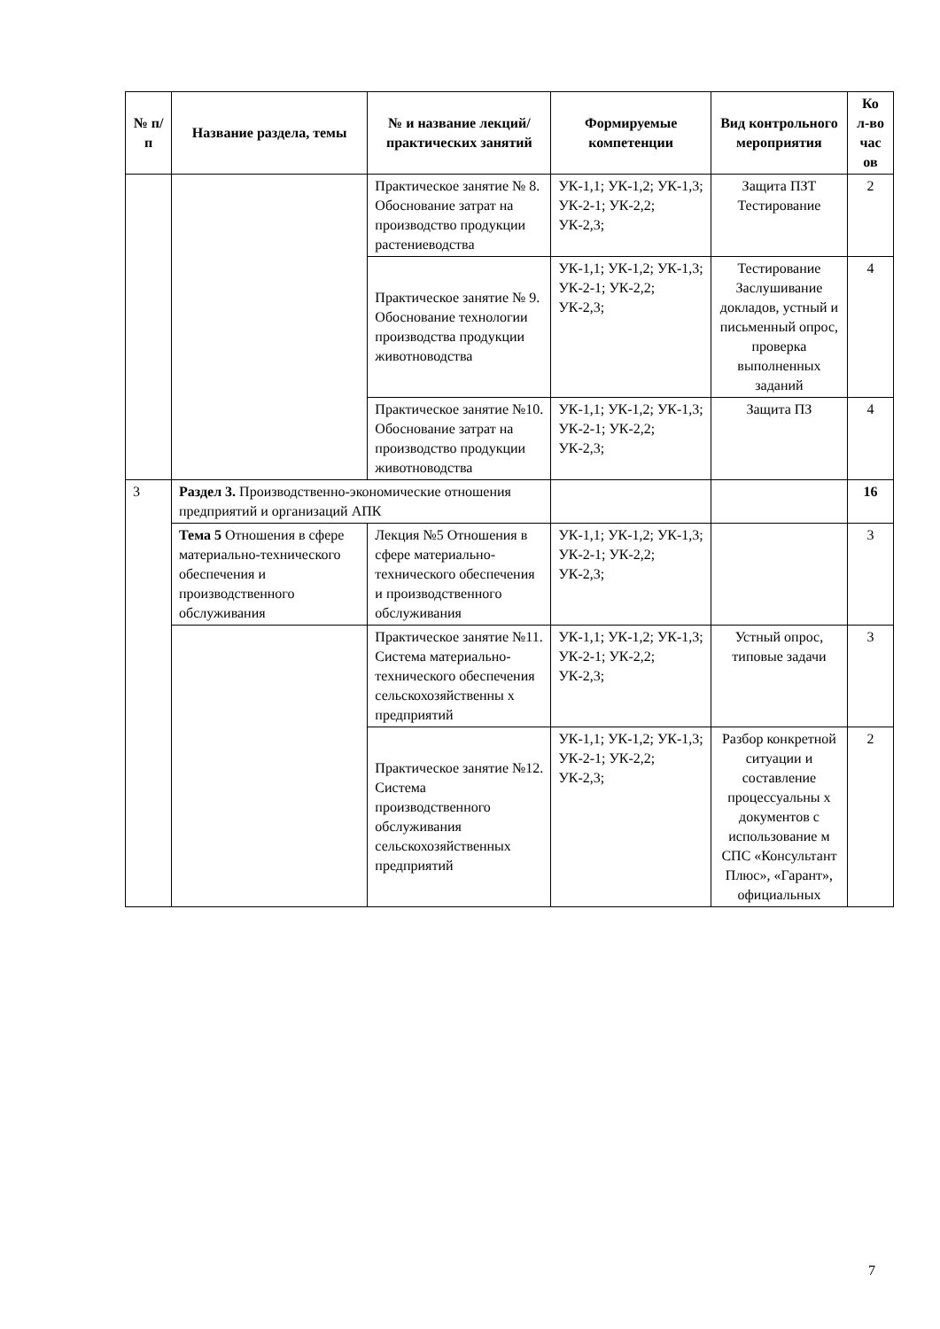| № п/п | Название раздела, темы | № и название лекций/ практических занятий | Формируемые компетенции | Вид контрольного мероприятия | Ко л-во час ов |
| --- | --- | --- | --- | --- | --- |
| | | Практическое занятие № 8. Обоснование затрат на производство продукции растениеводства | УК-1,1; УК-1,2; УК-1,3; УК-2-1; УК-2,2; УК-2,3; | Защита ПЗТ Тестирование | 2 |
| | | Практическое занятие № 9. Обоснование технологии производства продукции животноводства | УК-1,1; УК-1,2; УК-1,3; УК-2-1; УК-2,2; УК-2,3; | Тестирование Заслушивание докладов, устный и письменный опрос, проверка выполненных заданий | 4 |
| | | Практическое занятие №10. Обоснование затрат на производство продукции животноводства | УК-1,1; УК-1,2; УК-1,3; УК-2-1; УК-2,2; УК-2,3; | Защита ПЗ | 4 |
| 3 | Раздел 3. Производственно-экономические отношения предприятий и организаций АПК | | | | 16 |
| | Тема 5 Отношения в сфере материально-технического обеспечения и производственного обслуживания | Лекция №5 Отношения в сфере материально-технического обеспечения и производственного обслуживания | УК-1,1; УК-1,2; УК-1,3; УК-2-1; УК-2,2; УК-2,3; | | 3 |
| | | Практическое занятие №11. Система материально-технического обеспечения сельскохозяйственны х предприятий | УК-1,1; УК-1,2; УК-1,3; УК-2-1; УК-2,2; УК-2,3; | Устный опрос, типовые задачи | 3 |
| | | Практическое занятие №12. Система производственного обслуживания сельскохозяйственных предприятий | УК-1,1; УК-1,2; УК-1,3; УК-2-1; УК-2,2; УК-2,3; | Разбор конкретной ситуации и составление процессуальны х документов с использование м СПС «Консультант Плюс», «Гарант», официальных | 2 |
7